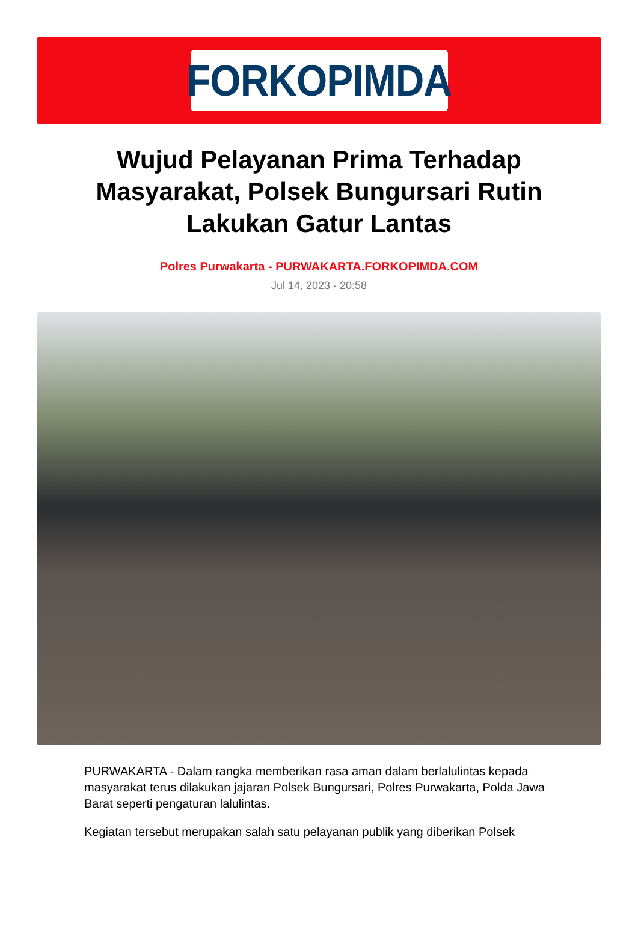FORKOPIMDA
Wujud Pelayanan Prima Terhadap Masyarakat, Polsek Bungursari Rutin Lakukan Gatur Lantas
Polres Purwakarta - PURWAKARTA.FORKOPIMDA.COM
Jul 14, 2023 - 20:58
PURWAKARTA - Dalam rangka memberikan rasa aman dalam berlalulintas kepada masyarakat terus dilakukan jajaran Polsek Bungursari, Polres Purwakarta, Polda Jawa Barat seperti pengaturan lalulintas.
Kegiatan tersebut merupakan salah satu pelayanan publik yang diberikan Polsek